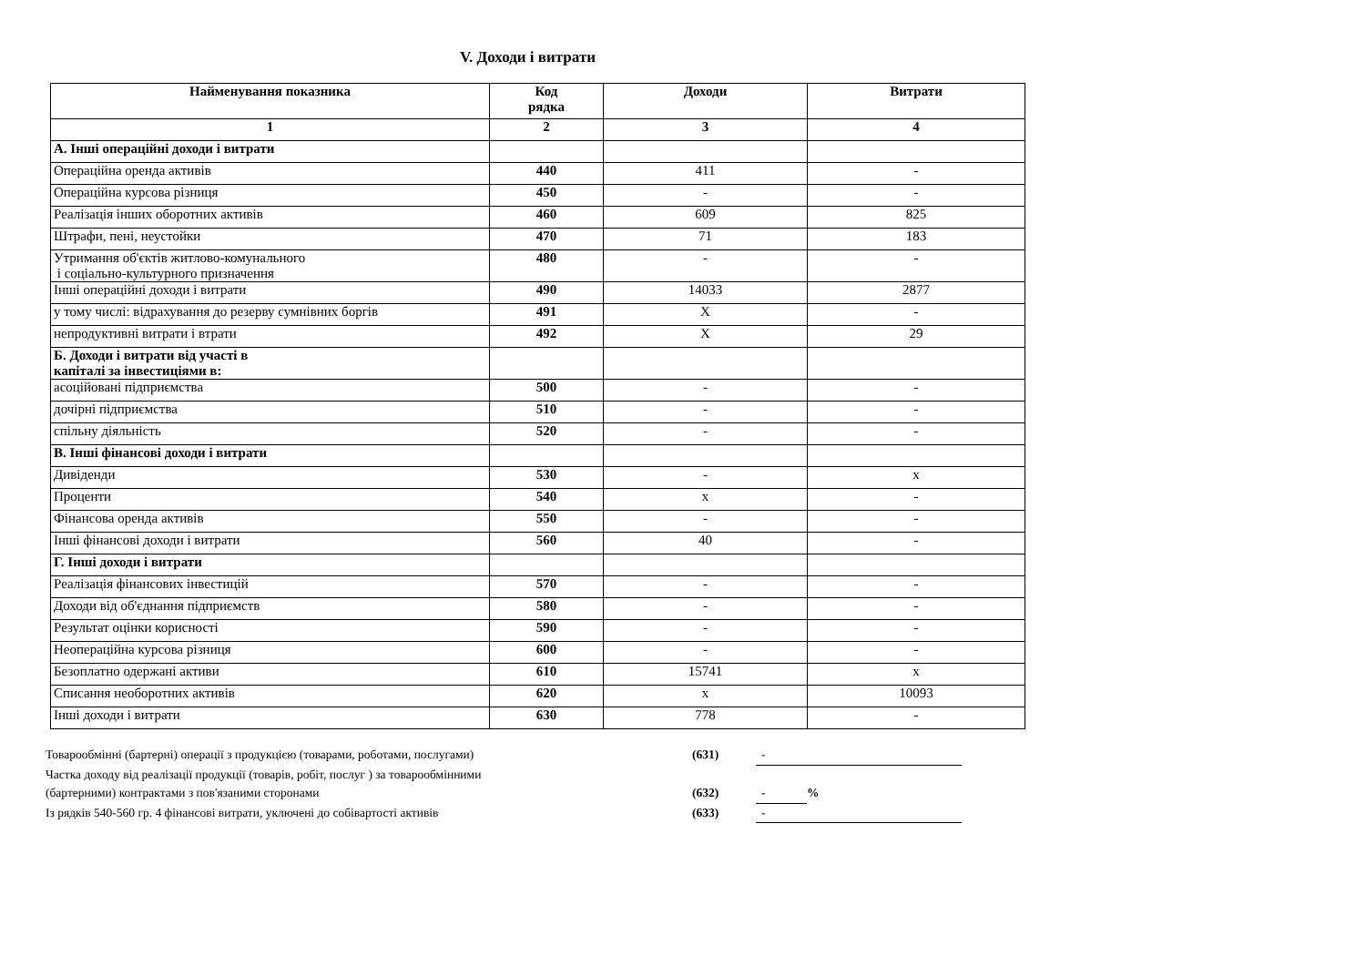V. Доходи і витрати
| Найменування показника | Код рядка | Доходи | Витрати |
| --- | --- | --- | --- |
| 1 | 2 | 3 | 4 |
| А. Інші операційні доходи і витрати | | | |
| Операційна оренда активів | 440 | 411 | - |
| Операційна курсова різниця | 450 | - | - |
| Реалізація інших оборотних активів | 460 | 609 | 825 |
| Штрафи, пені, неустойки | 470 | 71 | 183 |
| Утримання об'єктів житлово-комунального і соціально-культурного призначення | 480 | - | - |
| Інші операційні доходи і витрати | 490 | 14033 | 2877 |
| у тому числі: відрахування до резерву сумнівних боргів | 491 | X | - |
| непродуктивні витрати і втрати | 492 | X | 29 |
| Б. Доходи і витрати від участі в капіталі за інвестиціями в: | | | |
| асоційовані підприємства | 500 | - | - |
| дочірні підприємства | 510 | - | - |
| спільну діяльність | 520 | - | - |
| В. Інші фінансові доходи і витрати | | | |
| Дивіденди | 530 | - | x |
| Проценти | 540 | x | - |
| Фінансова оренда активів | 550 | - | - |
| Інші фінансові доходи і витрати | 560 | 40 | - |
| Г. Інші доходи і витрати | | | |
| Реалізація фінансових інвестицій | 570 | - | - |
| Доходи від об'єднання підприємств | 580 | - | - |
| Результат оцінки корисності | 590 | - | - |
| Неопераційна курсова різниця | 600 | - | - |
| Безоплатно одержані активи | 610 | 15741 | x |
| Списання необоротних активів | 620 | x | 10093 |
| Інші доходи і витрати | 630 | 778 | - |
Товарообмінні (бартерні) операції з продукцією (товарами, роботами, послугами) (631) -
Частка доходу від реалізації продукції (товарів, робіт, послуг ) за товарообмінними
(бартерними) контрактами з пов'язаними сторонами (632) -%
Із рядків 540-560 гр. 4 фінансові витрати, уключені до собівартості активів (633) -